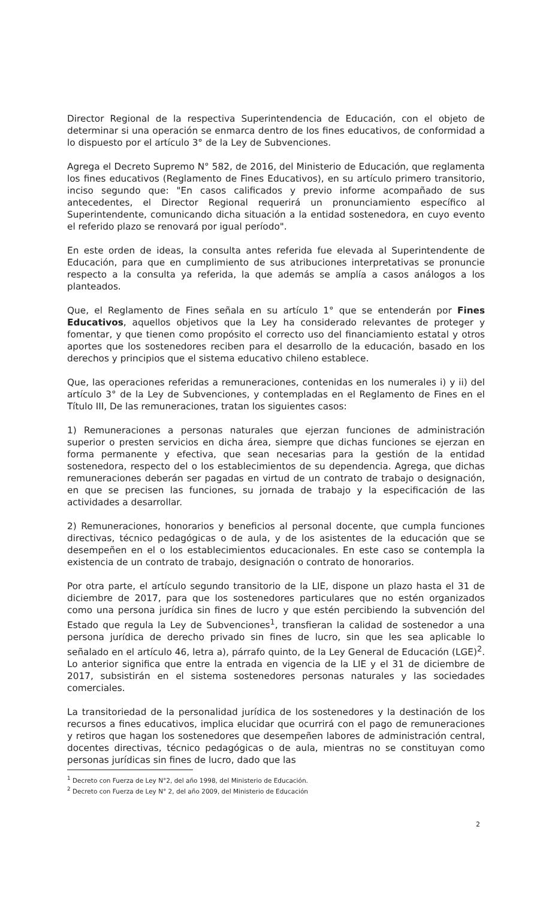Director Regional de la respectiva Superintendencia de Educación, con el objeto de determinar si una operación se enmarca dentro de los fines educativos, de conformidad a lo dispuesto por el artículo 3° de la Ley de Subvenciones.
Agrega el Decreto Supremo N° 582, de 2016, del Ministerio de Educación, que reglamenta los fines educativos (Reglamento de Fines Educativos), en su artículo primero transitorio, inciso segundo que: "En casos calificados y previo informe acompañado de sus antecedentes, el Director Regional requerirá un pronunciamiento específico al Superintendente, comunicando dicha situación a la entidad sostenedora, en cuyo evento el referido plazo se renovará por igual período".
En este orden de ideas, la consulta antes referida fue elevada al Superintendente de Educación, para que en cumplimiento de sus atribuciones interpretativas se pronuncie respecto a la consulta ya referida, la que además se amplía a casos análogos a los planteados.
Que, el Reglamento de Fines señala en su artículo 1° que se entenderán por Fines Educativos, aquellos objetivos que la Ley ha considerado relevantes de proteger y fomentar, y que tienen como propósito el correcto uso del financiamiento estatal y otros aportes que los sostenedores reciben para el desarrollo de la educación, basado en los derechos y principios que el sistema educativo chileno establece.
Que, las operaciones referidas a remuneraciones, contenidas en los numerales i) y ii) del artículo 3° de la Ley de Subvenciones, y contempladas en el Reglamento de Fines en el Título III, De las remuneraciones, tratan los siguientes casos:
1) Remuneraciones a personas naturales que ejerzan funciones de administración superior o presten servicios en dicha área, siempre que dichas funciones se ejerzan en forma permanente y efectiva, que sean necesarias para la gestión de la entidad sostenedora, respecto del o los establecimientos de su dependencia. Agrega, que dichas remuneraciones deberán ser pagadas en virtud de un contrato de trabajo o designación, en que se precisen las funciones, su jornada de trabajo y la especificación de las actividades a desarrollar.
2) Remuneraciones, honorarios y beneficios al personal docente, que cumpla funciones directivas, técnico pedagógicas o de aula, y de los asistentes de la educación que se desempeñen en el o los establecimientos educacionales. En este caso se contempla la existencia de un contrato de trabajo, designación o contrato de honorarios.
Por otra parte, el artículo segundo transitorio de la LIE, dispone un plazo hasta el 31 de diciembre de 2017, para que los sostenedores particulares que no estén organizados como una persona jurídica sin fines de lucro y que estén percibiendo la subvención del Estado que regula la Ley de Subvenciones<sup>1</sup>, transfieran la calidad de sostenedor a una persona jurídica de derecho privado sin fines de lucro, sin que les sea aplicable lo señalado en el artículo 46, letra a), párrafo quinto, de la Ley General de Educación (LGE)<sup>2</sup>. Lo anterior significa que entre la entrada en vigencia de la LIE y el 31 de diciembre de 2017, subsistirán en el sistema sostenedores personas naturales y las sociedades comerciales.
La transitoriedad de la personalidad jurídica de los sostenedores y la destinación de los recursos a fines educativos, implica elucidar que ocurrirá con el pago de remuneraciones y retiros que hagan los sostenedores que desempeñen labores de administración central, docentes directivas, técnico pedagógicas o de aula, mientras no se constituyan como personas jurídicas sin fines de lucro, dado que las
<sup>1</sup> Decreto con Fuerza de Ley N°2, del año 1998, del Ministerio de Educación.
<sup>2</sup> Decreto con Fuerza de Ley N° 2, del año 2009, del Ministerio de Educación
2